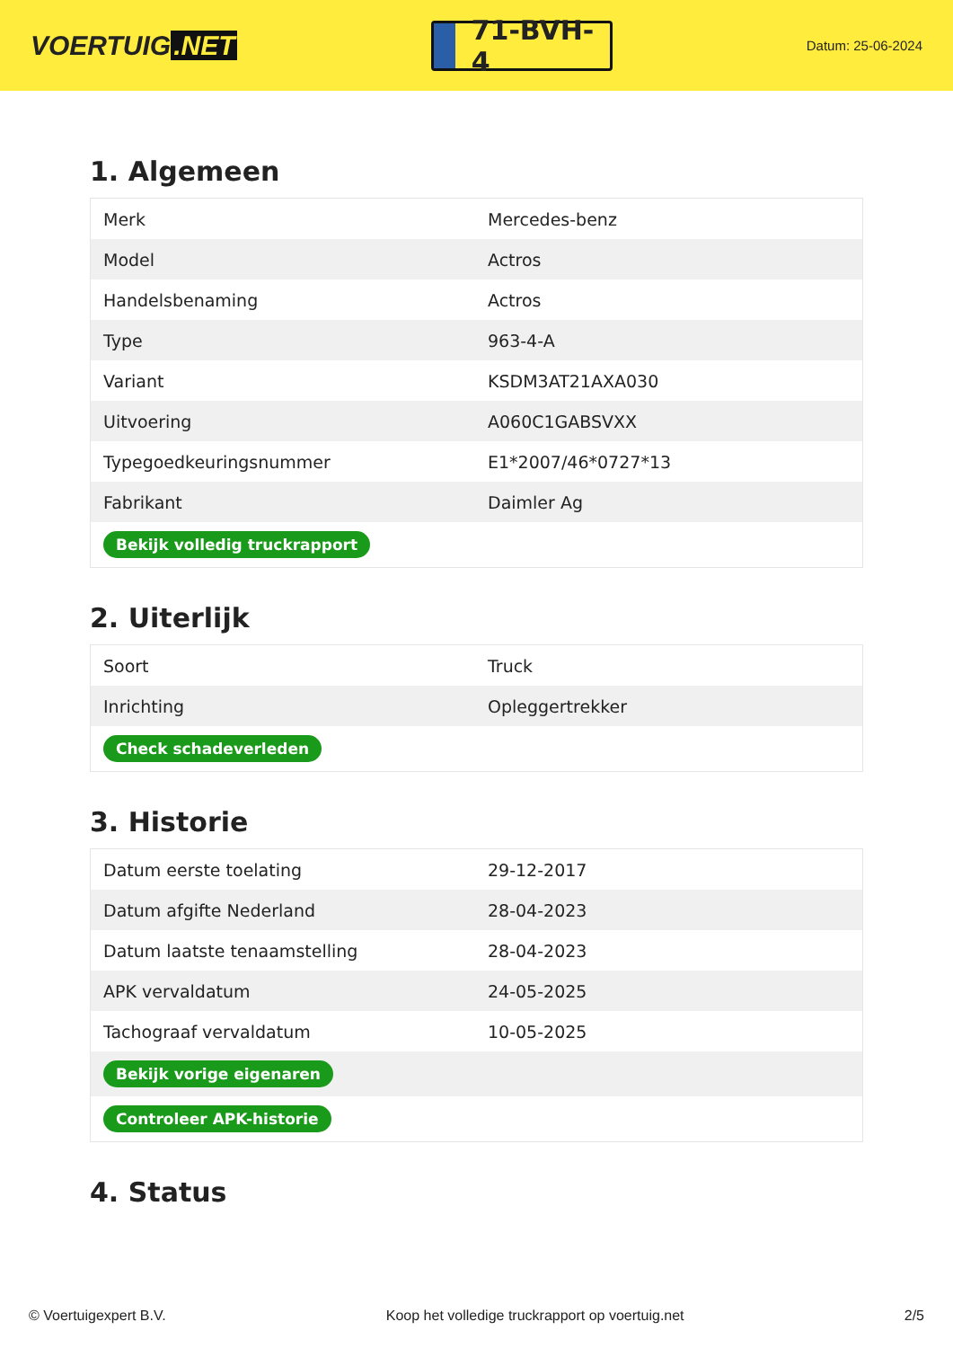VOERTUIG.NET
71-BVH-4
Datum: 25-06-2024
1. Algemeen
| Merk | Mercedes-benz |
| Model | Actros |
| Handelsbenaming | Actros |
| Type | 963-4-A |
| Variant | KSDM3AT21AXA030 |
| Uitvoering | A060C1GABSVXX |
| Typegoedkeuringsnummer | E1*2007/46*0727*13 |
| Fabrikant | Daimler Ag |
| Bekijk volledig truckrapport | |
2. Uiterlijk
| Soort | Truck |
| Inrichting | Opleggertrekker |
| Check schadeverleden | |
3. Historie
| Datum eerste toelating | 29-12-2017 |
| Datum afgifte Nederland | 28-04-2023 |
| Datum laatste tenaamstelling | 28-04-2023 |
| APK vervaldatum | 24-05-2025 |
| Tachograaf vervaldatum | 10-05-2025 |
| Bekijk vorige eigenaren | |
| Controleer APK-historie | |
4. Status
© Voertuigexpert B.V. Koop het volledige truckrapport op voertuig.net 2/5